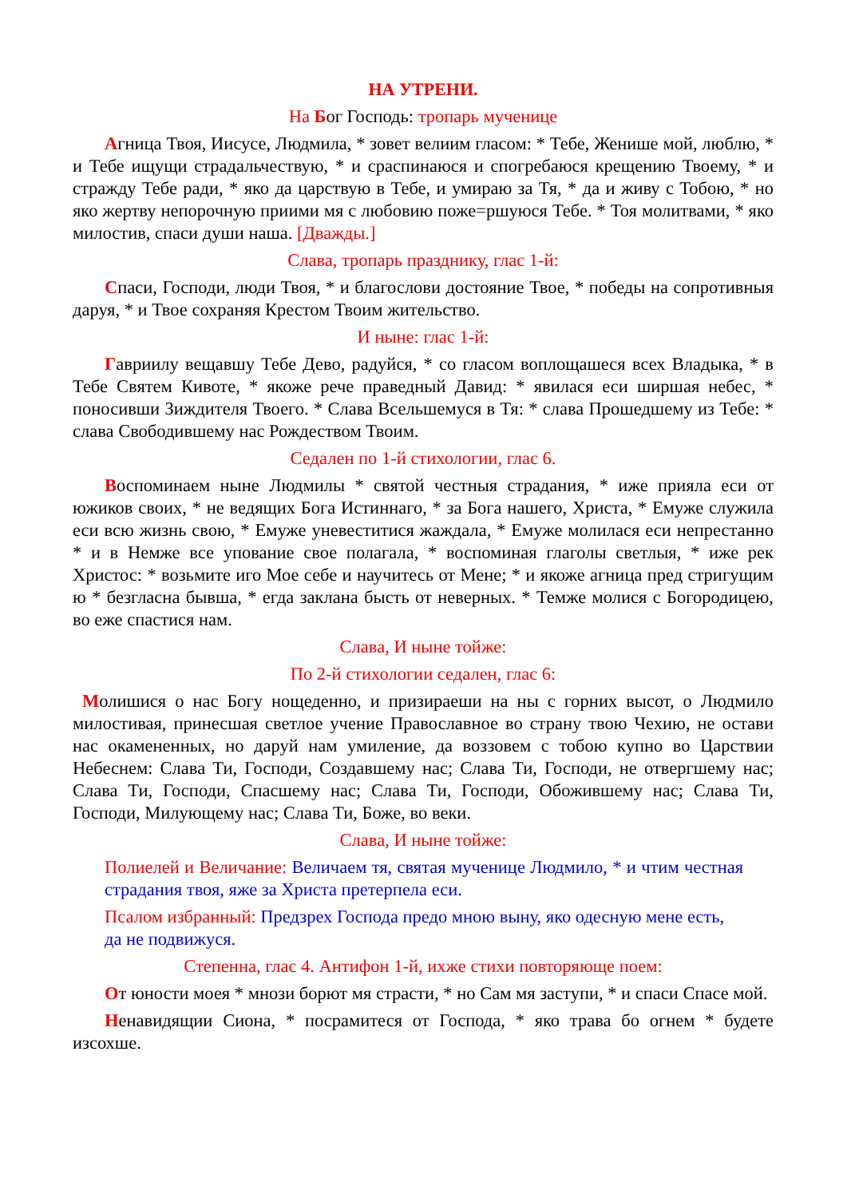НА УТРЕНИ.
На Бог Господь: тропарь мученице
Агница Твоя, Иисусе, Людмила, * зовет велиим гласом: * Тебе, Женише мой, люблю, * и Тебе ищущи страдальчествую, * и сраспинаюся и спогребаюся крещению Твоему, * и стражду Тебе ради, * яко да царствую в Тебе, и умираю за Тя, * да и живу с Тобою, * но яко жертву непорочную приими мя с любовию поже=ршуюся Тебе. * Тоя молитвами, * яко милостив, спаси души наша. [Дважды.]
Слава, тропарь празднику, глас 1-й:
Спаси, Господи, люди Твоя, * и благослови достояние Твое, * победы на сопротивныя даруя, * и Твое сохраняя Крестом Твоим жительство.
И ныне: глас 1-й:
Гавриилу вещавшу Тебе Дево, радуйся, * со гласом воплощашеся всех Владыка, * в Тебе Святем Кивоте, * якоже рече праведный Давид: * явилася еси ширшая небес, * поносивши Зиждителя Твоего. * Слава Всельшемуся в Тя: * слава Прошедшему из Тебе: * слава Свободившему нас Рождеством Твоим.
Седален по 1-й стихологии, глас 6.
Воспоминаем ныне Людмилы * святой честныя страдания, * иже прияла еси от южиков своих, * не ведящих Бога Истиннаго, * за Бога нашего, Христа, * Емуже служила еси всю жизнь свою, * Емуже уневеститися жаждала, * Емуже молилася еси непрестанно * и в Немже все упование свое полагала, * воспоминая глаголы светлыя, * иже рек Христос: * возьмите иго Мое себе и научитесь от Мене; * и якоже агница пред стригущим ю * безгласна бывша, * егда заклана бысть от неверных. * Темже молися с Богородицею, во еже спастися нам.
Слава, И ныне тойже:
По 2-й стихологии седален, глас 6:
Молишися о нас Богу нощеденно, и призираеши на ны с горних высот, о Людмило милостивая, принесшая светлое учение Православное во страну твою Чехию, не остави нас окамененных, но даруй нам умиление, да воззовем с тобою купно во Царствии Небеснем: Слава Ти, Господи, Создавшему нас; Слава Ти, Господи, не отвергшему нас; Слава Ти, Господи, Спасшему нас; Слава Ти, Господи, Обожившему нас; Слава Ти, Господи, Милующему нас; Слава Ти, Боже, во веки.
Слава, И ныне тойже:
Полиелей и Величание: Величаем тя, святая мученице Людмило, * и чтим честная страдания твоя, яже за Христа претерпела еси.
Псалом избранный: Предзрех Господа предо мною выну, яко одесную мене есть, да не подвижуся.
Степенна, глас 4. Антифон 1-й, ихже стихи повторяюще поем:
От юности моея * мнози борют мя страсти, * но Сам мя заступи, * и спаси Спасе мой.
Ненавидящии Сиона, * посрамитеся от Господа, * яко трава бо огнем * будете изсохше.